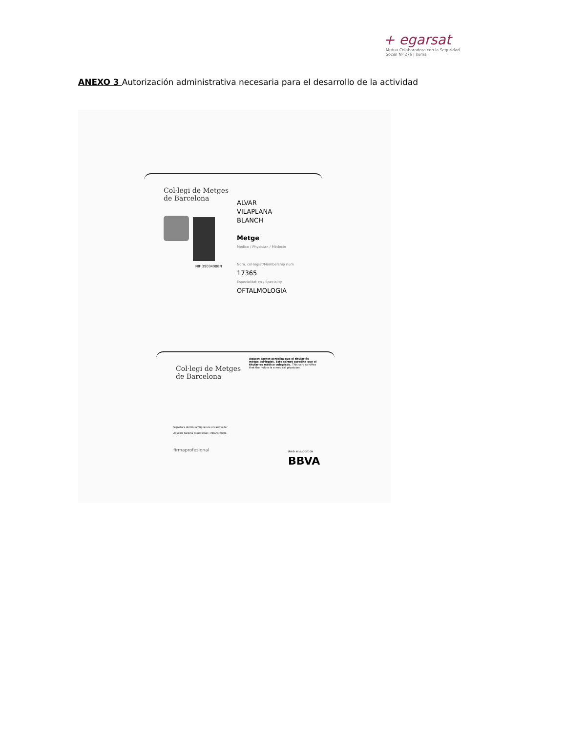+ egarsat
Mutua Colaboradora con la Seguridad Social Nº 276 | suma
ANEXO 3 Autorización administrativa necesaria para el desarrollo de la actividad
Col·legi de Metges
de Barcelona
NIF 39034988N
ALVAR
VILAPLANA
BLANCH
Metge
Médico / Physician / Médecin
Núm. col·legiat/Membership num
17365
Especialitat en / Speciality
OFTALMOLOGIA
Col·legi de Metges
de Barcelona
Aquest carnet acredita que el titular és metge col·legiat. Este carnet acredita que el titular es médico colegiado. This card certifies that the holder is a medical physician.
Signatura del titular/Signature of cardholder
Aquesta targeta és personal i intransferible.
firmaprofesional Amb el suport de BBVA